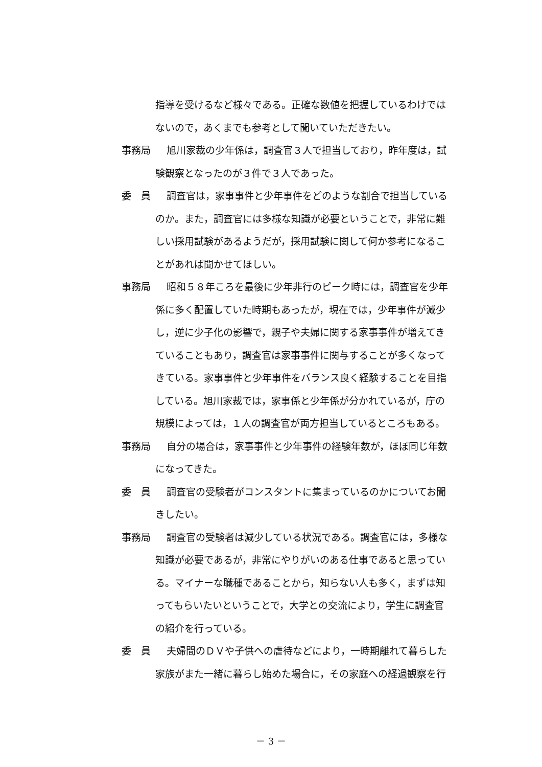指導を受けるなど様々である。正確な数値を把握しているわけでは
ないので，あくまでも参考として聞いていただきたい。
事務局 旭川家裁の少年係は，調査官３人で担当しており，昨年度は，試
験観察となったのが３件で３人であった。
委　員 調査官は，家事事件と少年事件をどのような割合で担当している
のか。また，調査官には多様な知識が必要ということで，非常に難
しい採用試験があるようだが，採用試験に関して何か参考になるこ
とがあれば聞かせてほしい。
事務局 昭和５８年ころを最後に少年非行のピーク時には，調査官を少年
係に多く配置していた時期もあったが，現在では，少年事件が減少
し，逆に少子化の影響で，親子や夫婦に関する家事事件が増えてき
ていることもあり，調査官は家事事件に関与することが多くなって
きている。家事事件と少年事件をバランス良く経験することを目指
している。旭川家裁では，家事係と少年係が分かれているが，庁の
規模によっては，１人の調査官が両方担当しているところもある。
事務局 自分の場合は，家事事件と少年事件の経験年数が，ほぼ同じ年数
になってきた。
委　員 調査官の受験者がコンスタントに集まっているのかについてお聞
きしたい。
事務局 調査官の受験者は減少している状況である。調査官には，多様な
知識が必要であるが，非常にやりがいのある仕事であると思ってい
る。マイナーな職種であることから，知らない人も多く，まずは知
ってもらいたいということで，大学との交流により，学生に調査官
の紹介を行っている。
委　員 夫婦間のＤＶや子供への虐待などにより，一時期離れて暮らした
家族がまた一緒に暮らし始めた場合に，その家庭への経過観察を行
－ 3 －